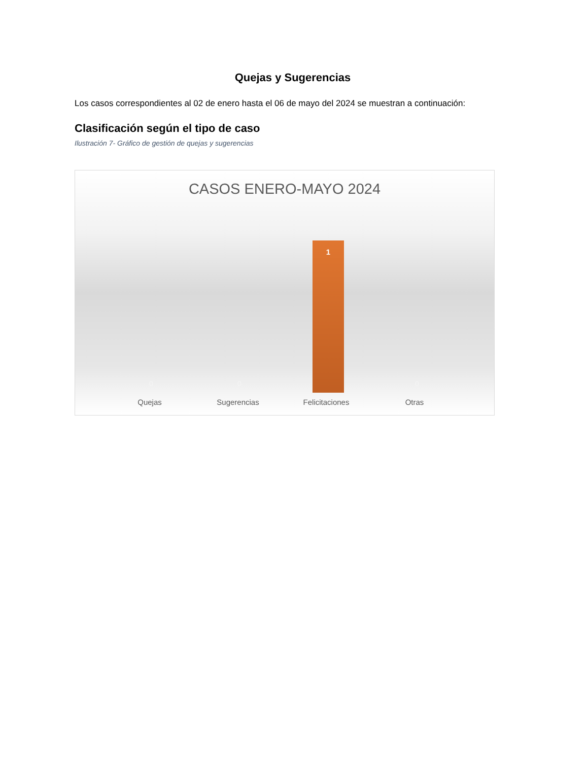Quejas y Sugerencias
Los casos correspondientes al 02 de enero hasta el 06 de mayo del 2024 se muestran a continuación:
Clasificación según el tipo de caso
Ilustración 7- Gráfico de gestión de quejas y sugerencias
CASOS ENERO-MAYO 2024
0 0
1
0
Quejas Sugerencias Felicitaciones Otras